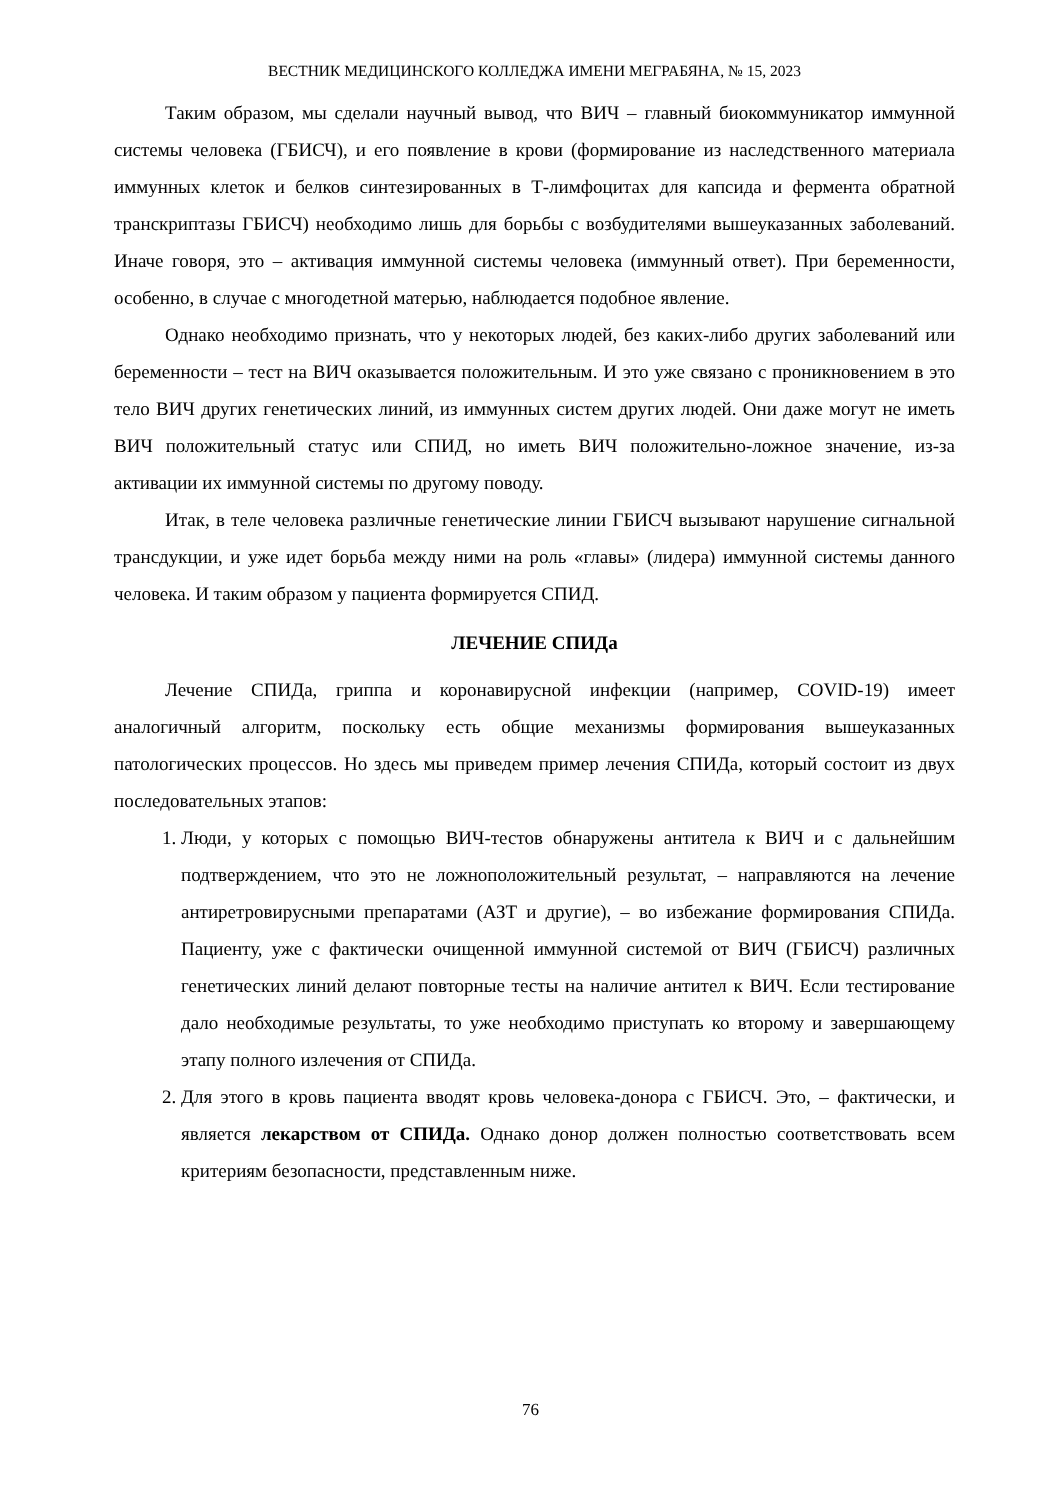ВЕСТНИК МЕДИЦИНСКОГО КОЛЛЕДЖА ИМЕНИ МЕГРАБЯНА, № 15, 2023
Таким образом, мы сделали научный вывод, что ВИЧ – главный биокоммуникатор иммунной системы человека (ГБИСЧ), и его появление в крови (формирование из наследственного материала иммунных клеток и белков синтезированных в Т-лимфоцитах для капсида и фермента обратной транскриптазы ГБИСЧ) необходимо лишь для борьбы с возбудителями вышеуказанных заболеваний. Иначе говоря, это – активация иммунной системы человека (иммунный ответ). При беременности, особенно, в случае с многодетной матерью, наблюдается подобное явление.
Однако необходимо признать, что у некоторых людей, без каких-либо других заболеваний или беременности – тест на ВИЧ оказывается положительным. И это уже связано с проникновением в это тело ВИЧ других генетических линий, из иммунных систем других людей. Они даже могут не иметь ВИЧ положительный статус или СПИД, но иметь ВИЧ положительно-ложное значение, из-за активации их иммунной системы по другому поводу.
Итак, в теле человека различные генетические линии ГБИСЧ вызывают нарушение сигнальной трансдукции, и уже идет борьба между ними на роль «главы» (лидера) иммунной системы данного человека. И таким образом у пациента формируется СПИД.
ЛЕЧЕНИЕ СПИДа
Лечение СПИДа, гриппа и коронавирусной инфекции (например, COVID-19) имеет аналогичный алгоритм, поскольку есть общие механизмы формирования вышеуказанных патологических процессов. Но здесь мы приведем пример лечения СПИДа, который состоит из двух последовательных этапов:
1. Люди, у которых с помощью ВИЧ-тестов обнаружены антитела к ВИЧ и с дальнейшим подтверждением, что это не ложноположительный результат, – направляются на лечение антиретровирусными препаратами (АЗТ и другие), – во избежание формирования СПИДа. Пациенту, уже с фактически очищенной иммунной системой от ВИЧ (ГБИСЧ) различных генетических линий делают повторные тесты на наличие антител к ВИЧ. Если тестирование дало необходимые результаты, то уже необходимо приступать ко второму и завершающему этапу полного излечения от СПИДа.
2. Для этого в кровь пациента вводят кровь человека-донора с ГБИСЧ. Это, – фактически, и является лекарством от СПИДа. Однако донор должен полностью соответствовать всем критериям безопасности, представленным ниже.
76